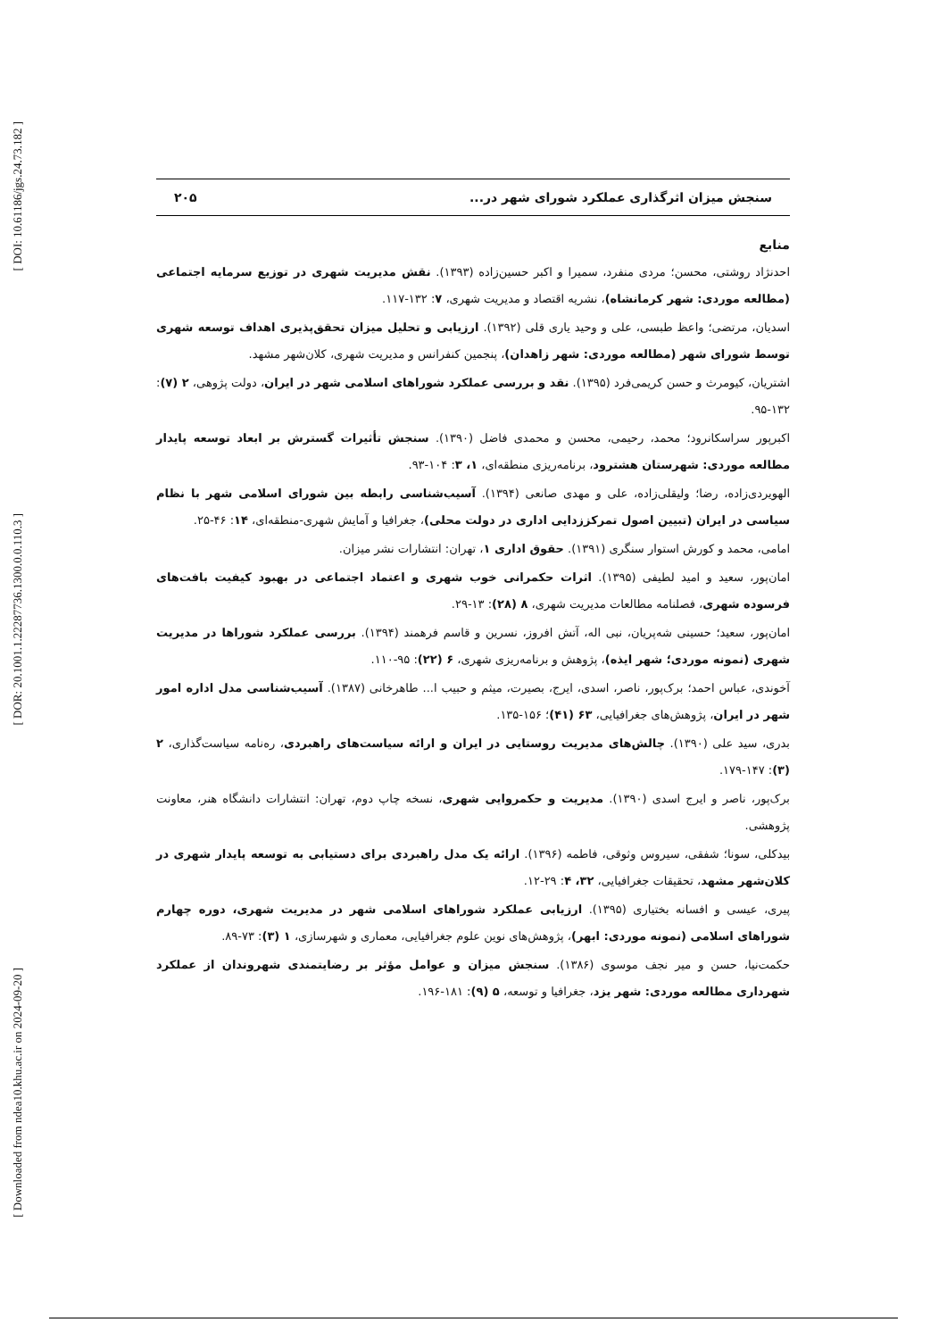[ DOI: 10.61186/jgs.24.73.182 ]
[ DOR: 20.1001.1.22287736.1300.0.0.110.3 ]
[ Downloaded from ndea10.khu.ac.ir on 2024-09-20 ]
سنجش میزان اثرگذاری عملکرد شورای شهر در... ۲۰۵
منابع
احدنژاد روشتی، محسن؛ مردی منفرد، سمیرا و اکبر حسین‌زاده (۱۳۹۳). نقش مدیریت شهری در توزیع سرمایه اجتماعی (مطالعه موردی: شهر کرمانشاه)، نشریه اقتصاد و مدیریت شهری، ۷: ۱۳۲-۱۱۷.
اسدیان، مرتضی؛ واعظ طبسی، علی و وحید یاری قلی (۱۳۹۲). ارزیابی و تحلیل میزان تحقق‌پذیری اهداف توسعه شهری توسط شورای شهر (مطالعه موردی: شهر زاهدان)، پنجمین کنفرانس و مدیریت شهری، کلان‌شهر مشهد.
اشتریان، کیومرث و حسن کریمی‌فرد (۱۳۹۵). نقد و بررسی عملکرد شوراهای اسلامی شهر در ایران، دولت پژوهی، ۲ (۷): ۱۳۲-۹۵.
اکبرپور سراسکانرود؛ محمد، رحیمی، محسن و محمدی فاضل (۱۳۹۰). سنجش تأثیرات گسترش بر ابعاد توسعه پایدار مطالعه موردی: شهرستان هشترود، برنامه‌ریزی منطقه‌ای، ۱، ۳: ۱۰۴-۹۳.
الهویردی‌زاده، رضا؛ ولیقلی‌زاده، علی و مهدی صانعی (۱۳۹۴). آسیب‌شناسی رابطه بین شورای اسلامی شهر با نظام سیاسی در ایران (تبیین اصول تمرکززدایی اداری در دولت محلی)، جغرافیا و آمایش شهری-منطقه‌ای، ۱۴: ۴۶-۲۵.
امامی، محمد و کورش استوار سنگری (۱۳۹۱). حقوق اداری ۱، تهران: انتشارات نشر میزان.
امان‌پور، سعید و امید لطیفی (۱۳۹۵). اثرات حکمرانی خوب شهری و اعتماد اجتماعی در بهبود کیفیت بافت‌های فرسوده شهری، فصلنامه مطالعات مدیریت شهری، ۸ (۲۸): ۱۳-۲۹.
امان‌پور، سعید؛ حسینی شه‌پریان، نبی اله، آتش افروز، نسرین و قاسم فرهمند (۱۳۹۴). بررسی عملکرد شوراها در مدیریت شهری (نمونه موردی؛ شهر ایذه)، پژوهش و برنامه‌ریزی شهری، ۶ (۲۲): ۹۵-۱۱۰.
آخوندی، عباس احمد؛ برک‌پور، ناصر، اسدی، ایرج، بصیرت، میثم و حبیب ا... طاهرخانی (۱۳۸۷). آسیب‌شناسی مدل اداره امور شهر در ایران، پژوهش‌های جغرافیایی، ۶۳ (۴۱)؛ ۱۵۶-۱۳۵.
بدری، سید علی (۱۳۹۰). چالش‌های مدیریت روستایی در ایران و ارائه سیاست‌های راهبردی، ره‌نامه سیاست‌گذاری، ۲ (۳): ۱۴۷-۱۷۹.
برک‌پور، ناصر و ایرج اسدی (۱۳۹۰). مدیریت و حکمروایی شهری، نسخه چاپ دوم، تهران: انتشارات دانشگاه هنر، معاونت پژوهشی.
بیدکلی، سونا؛ شفقی، سیروس وثوقی، فاطمه (۱۳۹۶). ارائه یک مدل راهبردی برای دستیابی به توسعه پایدار شهری در کلان‌شهر مشهد، تحقیقات جغرافیایی، ۳۲، ۴: ۲۹-۱۲.
پیری، عیسی و افسانه بختیاری (۱۳۹۵). ارزیابی عملکرد شوراهای اسلامی شهر در مدیریت شهری، دوره چهارم شوراهای اسلامی (نمونه موردی: ابهر)، پژوهش‌های نوین علوم جغرافیایی، معماری و شهرسازی، ۱ (۳): ۷۳-۸۹.
حکمت‌نیا، حسن و میر نجف موسوی (۱۳۸۶). سنجش میزان و عوامل مؤثر بر رضایتمندی شهروندان از عملکرد شهرداری مطالعه موردی: شهر یزد، جغرافیا و توسعه، ۵ (۹): ۱۸۱-۱۹۶.